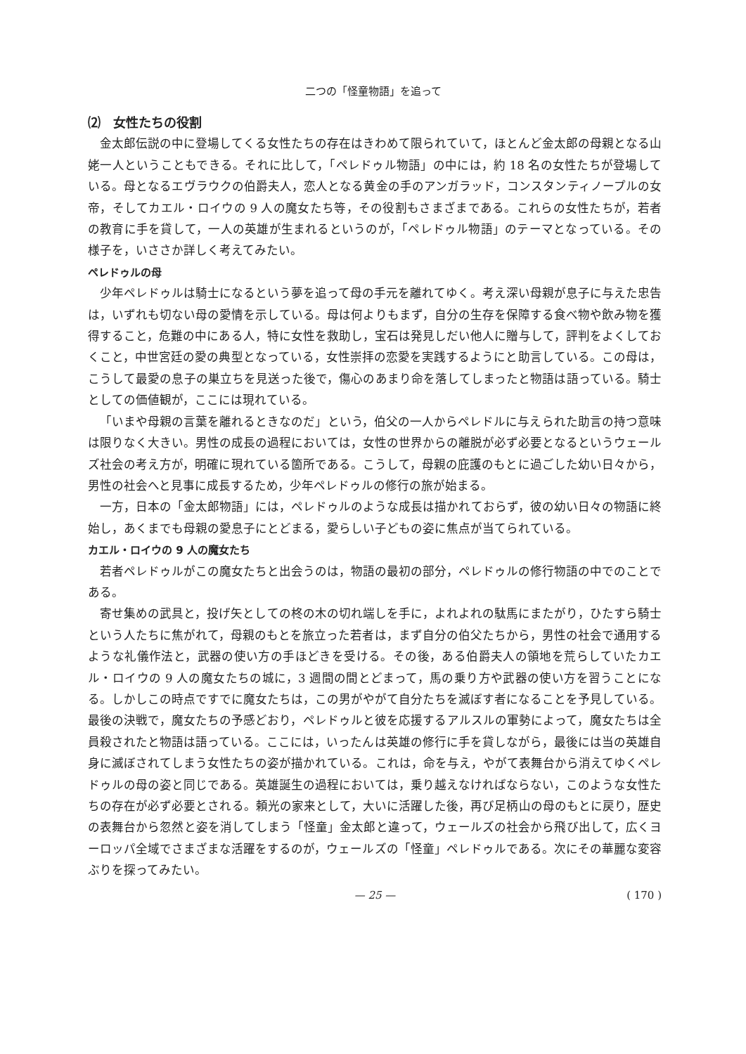二つの「怪童物語」を追って
⑵　女性たちの役割
金太郎伝説の中に登場してくる女性たちの存在はきわめて限られていて，ほとんど金太郎の母親となる山姥一人ということもできる。それに比して，「ペレドゥル物語」の中には，約 18 名の女性たちが登場している。母となるエヴラウクの伯爵夫人，恋人となる黄金の手のアンガラッド，コンスタンティノープルの女帝，そしてカエル・ロイウの 9 人の魔女たち等，その役割もさまざまである。これらの女性たちが，若者の教育に手を貸して，一人の英雄が生まれるというのが，「ペレドゥル物語」のテーマとなっている。その様子を，いささか詳しく考えてみたい。
ペレドゥルの母
少年ペレドゥルは騎士になるという夢を追って母の手元を離れてゆく。考え深い母親が息子に与えた忠告は，いずれも切ない母の愛情を示している。母は何よりもまず，自分の生存を保障する食べ物や飲み物を獲得すること，危難の中にある人，特に女性を救助し，宝石は発見しだい他人に贈与して，評判をよくしておくこと，中世宮廷の愛の典型となっている，女性崇拝の恋愛を実践するようにと助言している。この母は，こうして最愛の息子の巣立ちを見送った後で，傷心のあまり命を落してしまったと物語は語っている。騎士としての価値観が，ここには現れている。
「いまや母親の言葉を離れるときなのだ」という，伯父の一人からペレドルに与えられた助言の持つ意味は限りなく大きい。男性の成長の過程においては，女性の世界からの離脱が必ず必要となるというウェールズ社会の考え方が，明確に現れている箇所である。こうして，母親の庇護のもとに過ごした幼い日々から，男性の社会へと見事に成長するため，少年ペレドゥルの修行の旅が始まる。
一方，日本の「金太郎物語」には，ペレドゥルのような成長は描かれておらず，彼の幼い日々の物語に終始し，あくまでも母親の愛息子にとどまる，愛らしい子どもの姿に焦点が当てられている。
カエル・ロイウの 9 人の魔女たち
若者ペレドゥルがこの魔女たちと出会うのは，物語の最初の部分，ペレドゥルの修行物語の中でのことである。
寄せ集めの武具と，投げ矢としての柊の木の切れ端しを手に，よれよれの駄馬にまたがり，ひたすら騎士という人たちに焦がれて，母親のもとを旅立った若者は，まず自分の伯父たちから，男性の社会で通用するような礼儀作法と，武器の使い方の手ほどきを受ける。その後，ある伯爵夫人の領地を荒らしていたカエル・ロイウの 9 人の魔女たちの城に，3 週間の間とどまって，馬の乗り方や武器の使い方を習うことになる。しかしこの時点ですでに魔女たちは，この男がやがて自分たちを滅ぼす者になることを予見している。最後の決戦で，魔女たちの予感どおり，ペレドゥルと彼を応援するアルスルの軍勢によって，魔女たちは全員殺されたと物語は語っている。ここには，いったんは英雄の修行に手を貸しながら，最後には当の英雄自身に滅ぼされてしまう女性たちの姿が描かれている。これは，命を与え，やがて表舞台から消えてゆくペレドゥルの母の姿と同じである。英雄誕生の過程においては，乗り越えなければならない，このような女性たちの存在が必ず必要とされる。頼光の家来として，大いに活躍した後，再び足柄山の母のもとに戻り，歴史の表舞台から忽然と姿を消してしまう「怪童」金太郎と違って，ウェールズの社会から飛び出して，広くヨーロッパ全域でさまざまな活躍をするのが，ウェールズの「怪童」ペレドゥルである。次にその華麗な変容ぶりを探ってみたい。
— 25 — ( 170 )